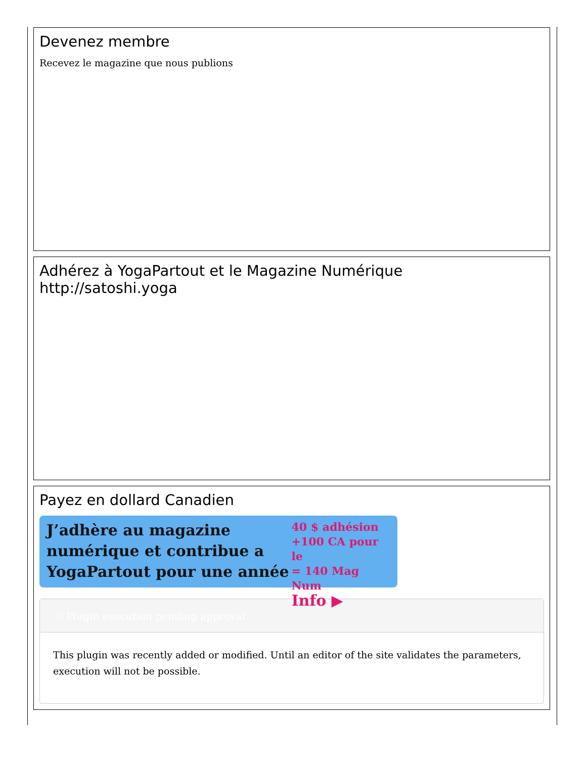Devenez membre
Recevez le magazine que nous publions
Adhérez à YogaPartout et le Magazine Numérique http://satoshi.yoga
Payez en dollard Canadien
J’adhère au magazine
numérique et contribue a
YogaPartout pour une année
40 $ adhésion
+100 CA pour le
= 140 Mag Num
Info ▶
ⓘ Plugin execution pending approval
This plugin was recently added or modified. Until an editor of the site validates the parameters, execution will not be possible.